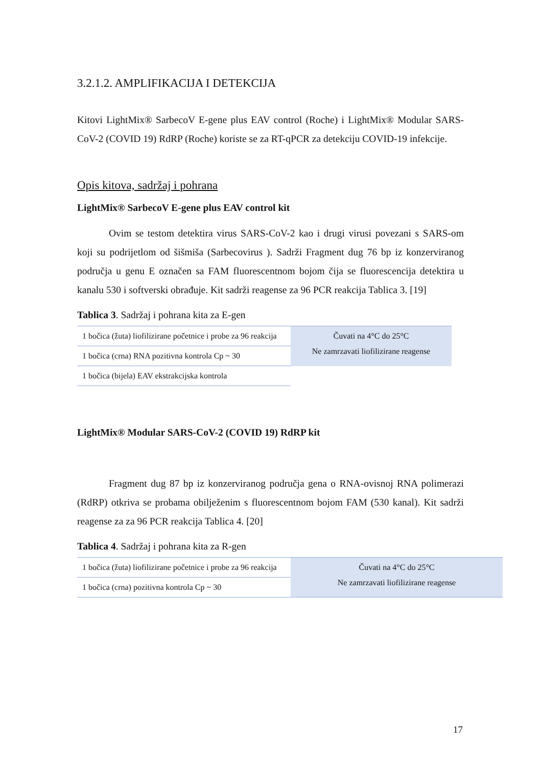3.2.1.2. AMPLIFIKACIJA I DETEKCIJA
Kitovi LightMix® SarbecoV E-gene plus EAV control (Roche) i LightMix® Modular SARS-CoV-2 (COVID 19) RdRP (Roche) koriste se za RT-qPCR za detekciju COVID-19 infekcije.
Opis kitova, sadržaj i pohrana
LightMix® SarbecoV E-gene plus EAV control kit
Ovim se testom detektira virus SARS-CoV-2 kao i drugi virusi povezani s SARS-om koji su podrijetlom od šišmiša (Sarbecovirus ). Sadrži Fragment dug 76 bp iz konzerviranog područja u genu E označen sa FAM fluorescentnom bojom čija se fluorescencija detektira u kanalu 530 i softverski obrađuje. Kit sadrži reagense za 96 PCR reakcija Tablica 3. [19]
Tablica 3. Sadržaj i pohrana kita za E-gen
| 1 bočica (žuta) liofilizirane početnice i probe za 96 reakcija | Čuvati na 4°C do 25°C Ne zamrzavati liofilizirane reagense |
| 1 bočica (crna) RNA pozitivna kontrola Cp ~ 30 | |
| 1 bočica (bijela) EAV ekstrakcijska kontrola | |
LightMix® Modular SARS-CoV-2 (COVID 19) RdRP kit
Fragment dug 87 bp iz konzerviranog područja gena o RNA-ovisnoj RNA polimerazi (RdRP) otkriva se probama obilježenim s fluorescentnom bojom FAM (530 kanal). Kit sadrži reagense za za 96 PCR reakcija Tablica 4. [20]
Tablica 4. Sadržaj i pohrana kita za R-gen
| 1 bočica (žuta) liofilizirane početnice i probe za 96 reakcija | Čuvati na 4°C do 25°C Ne zamrzavati liofilizirane reagense |
| 1 bočica (crna) pozitivna kontrola Cp ~ 30 | |
17